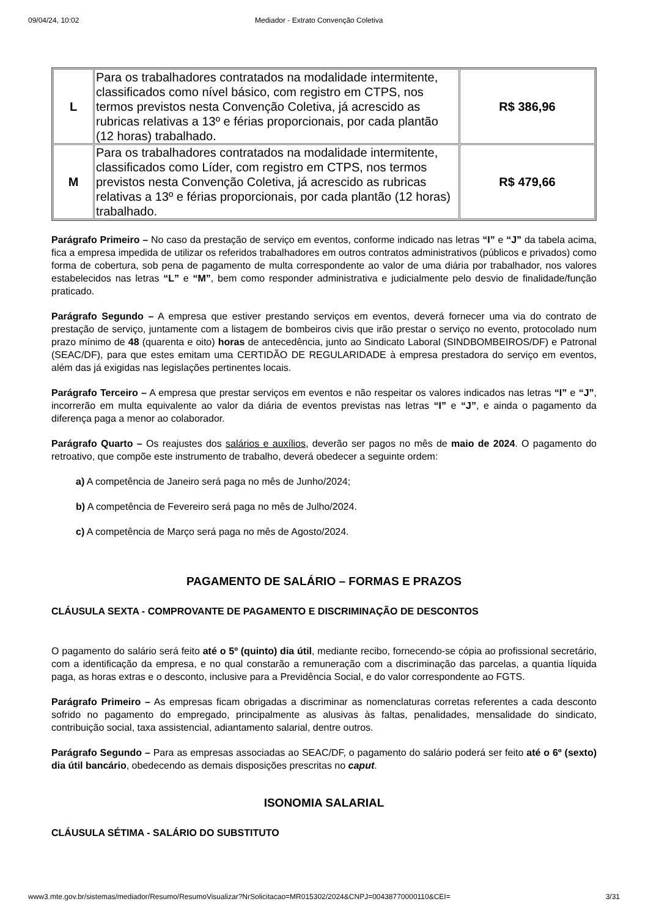09/04/24, 10:02 Mediador - Extrato Convenção Coletiva
| L | Para os trabalhadores contratados na modalidade intermitente, classificados como nível básico, com registro em CTPS, nos termos previstos nesta Convenção Coletiva, já acrescido as rubricas relativas a 13º e férias proporcionais, por cada plantão (12 horas) trabalhado. | R$ 386,96 |
| M | Para os trabalhadores contratados na modalidade intermitente, classificados como Líder, com registro em CTPS, nos termos previstos nesta Convenção Coletiva, já acrescido as rubricas relativas a 13º e férias proporcionais, por cada plantão (12 horas) trabalhado. | R$ 479,66 |
Parágrafo Primeiro – No caso da prestação de serviço em eventos, conforme indicado nas letras “I” e “J” da tabela acima, fica a empresa impedida de utilizar os referidos trabalhadores em outros contratos administrativos (públicos e privados) como forma de cobertura, sob pena de pagamento de multa correspondente ao valor de uma diária por trabalhador, nos valores estabelecidos nas letras “L” e “M”, bem como responder administrativa e judicialmente pelo desvio de finalidade/função praticado.
Parágrafo Segundo – A empresa que estiver prestando serviços em eventos, deverá fornecer uma via do contrato de prestação de serviço, juntamente com a listagem de bombeiros civis que irão prestar o serviço no evento, protocolado num prazo mínimo de 48 (quarenta e oito) horas de antecedência, junto ao Sindicato Laboral (SINDBOMBEIROS/DF) e Patronal (SEAC/DF), para que estes emitam uma CERTIDÃO DE REGULARIDADE à empresa prestadora do serviço em eventos, além das já exigidas nas legislações pertinentes locais.
Parágrafo Terceiro – A empresa que prestar serviços em eventos e não respeitar os valores indicados nas letras “I” e “J”, incorrerão em multa equivalente ao valor da diária de eventos previstas nas letras “I” e “J”, e ainda o pagamento da diferença paga a menor ao colaborador.
Parágrafo Quarto – Os reajustes dos salários e auxílios, deverão ser pagos no mês de maio de 2024. O pagamento do retroativo, que compõe este instrumento de trabalho, deverá obedecer a seguinte ordem:
a) A competência de Janeiro será paga no mês de Junho/2024;
b) A competência de Fevereiro será paga no mês de Julho/2024.
c) A competência de Março será paga no mês de Agosto/2024.
PAGAMENTO DE SALÁRIO – FORMAS E PRAZOS
CLÁUSULA SEXTA - COMPROVANTE DE PAGAMENTO E DISCRIMINAÇÃO DE DESCONTOS
O pagamento do salário será feito até o 5º (quinto) dia útil, mediante recibo, fornecendo-se cópia ao profissional secretário, com a identificação da empresa, e no qual constarão a remuneração com a discriminação das parcelas, a quantia líquida paga, as horas extras e o desconto, inclusive para a Previdência Social, e do valor correspondente ao FGTS.
Parágrafo Primeiro – As empresas ficam obrigadas a discriminar as nomenclaturas corretas referentes a cada desconto sofrido no pagamento do empregado, principalmente as alusivas às faltas, penalidades, mensalidade do sindicato, contribuição social, taxa assistencial, adiantamento salarial, dentre outros.
Parágrafo Segundo – Para as empresas associadas ao SEAC/DF, o pagamento do salário poderá ser feito até o 6º (sexto) dia útil bancário, obedecendo as demais disposições prescritas no caput.
ISONOMIA SALARIAL
CLÁUSULA SÉTIMA - SALÁRIO DO SUBSTITUTO
www3.mte.gov.br/sistemas/mediador/Resumo/ResumoVisualizar?NrSolicitacao=MR015302/2024&CNPJ=00438770000110&CEI= 3/31